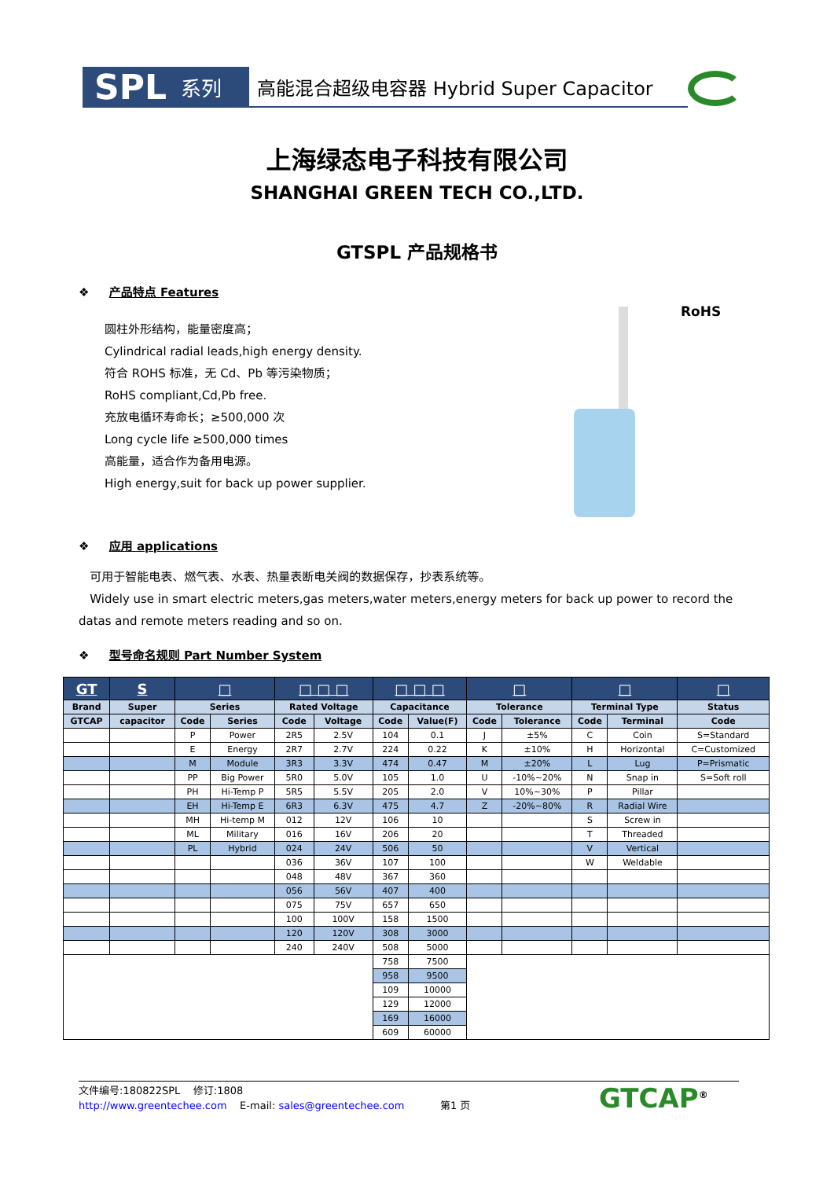SPL 系列
高能混合超级电容器 Hybrid Super Capacitor
上海绿态电子科技有限公司
SHANGHAI GREEN TECH CO.,LTD.
GTSPL 产品规格书
❖ 产品特点 Features
圆柱外形结构，能量密度高；
Cylindrical radial leads,high energy density.
符合 ROHS 标准，无 Cd、Pb 等污染物质；
RoHS compliant,Cd,Pb free.
充放电循环寿命长；≥500,000 次
Long cycle life ≥500,000 times
高能量，适合作为备用电源。
High energy,suit for back up power supplier.
RoHS
❖ 应用 applications
可用于智能电表、燃气表、水表、热量表断电关阀的数据保存，抄表系统等。
Widely use in smart electric meters,gas meters,water meters,energy meters for back up power to record the datas and remote meters reading and so on.
❖ 型号命名规则 Part Number System
| GT | S | □ | | □ □ □ | | □ □ □ | | □ | | □ | | □ |
| --- | --- | --- | --- | --- | --- | --- | --- | --- | --- | --- | --- | --- |
| Brand | Super | Series | | Rated Voltage | | Capacitance | | Tolerance | | Terminal Type | | Status |
| GTCAP | capacitor | Code | Series | Code | Voltage | Code | Value(F) | Code | Tolerance | Code | Terminal | Code |
| | | P | Power | 2R5 | 2.5V | 104 | 0.1 | J | ±5% | C | Coin | S=Standard |
| | | E | Energy | 2R7 | 2.7V | 224 | 0.22 | K | ±10% | H | Horizontal | C=Customized |
| | | M | Module | 3R3 | 3.3V | 474 | 0.47 | M | ±20% | L | Lug | P=Prismatic |
| | | PP | Big Power | 5R0 | 5.0V | 105 | 1.0 | U | -10%~20% | N | Snap in | S=Soft roll |
| | | PH | Hi-Temp P | 5R5 | 5.5V | 205 | 2.0 | V | 10%~30% | P | Pillar | |
| | | EH | Hi-Temp E | 6R3 | 6.3V | 475 | 4.7 | Z | -20%~80% | R | Radial Wire | |
| | | MH | Hi-temp M | 012 | 12V | 106 | 10 | | | S | Screw in | |
| | | ML | Military | 016 | 16V | 206 | 20 | | | T | Threaded | |
| | | PL | Hybrid | 024 | 24V | 506 | 50 | | | V | Vertical | |
| | | | | 036 | 36V | 107 | 100 | | | W | Weldable | |
| | | | | 048 | 48V | 367 | 360 | | | | | |
| | | | | 056 | 56V | 407 | 400 | | | | | |
| | | | | 075 | 75V | 657 | 650 | | | | | |
| | | | | 100 | 100V | 158 | 1500 | | | | | |
| | | | | 120 | 120V | 308 | 3000 | | | | | |
| | | | | 240 | 240V | 508 | 5000 | | | | | |
| | | | | | | 758 | 7500 | | | | | |
| | | | | | | 958 | 9500 | | | | | |
| | | | | | | 109 | 10000 | | | | | |
| | | | | | | 129 | 12000 | | | | | |
| | | | | | | 169 | 16000 | | | | | |
| | | | | | | 609 | 60000 | | | | | |
文件编号:180822SPL 修订:1808
http://www.greentechee.com E-mail: sales@greentechee.com 第1 页
GTCAP<sup>®</sup>